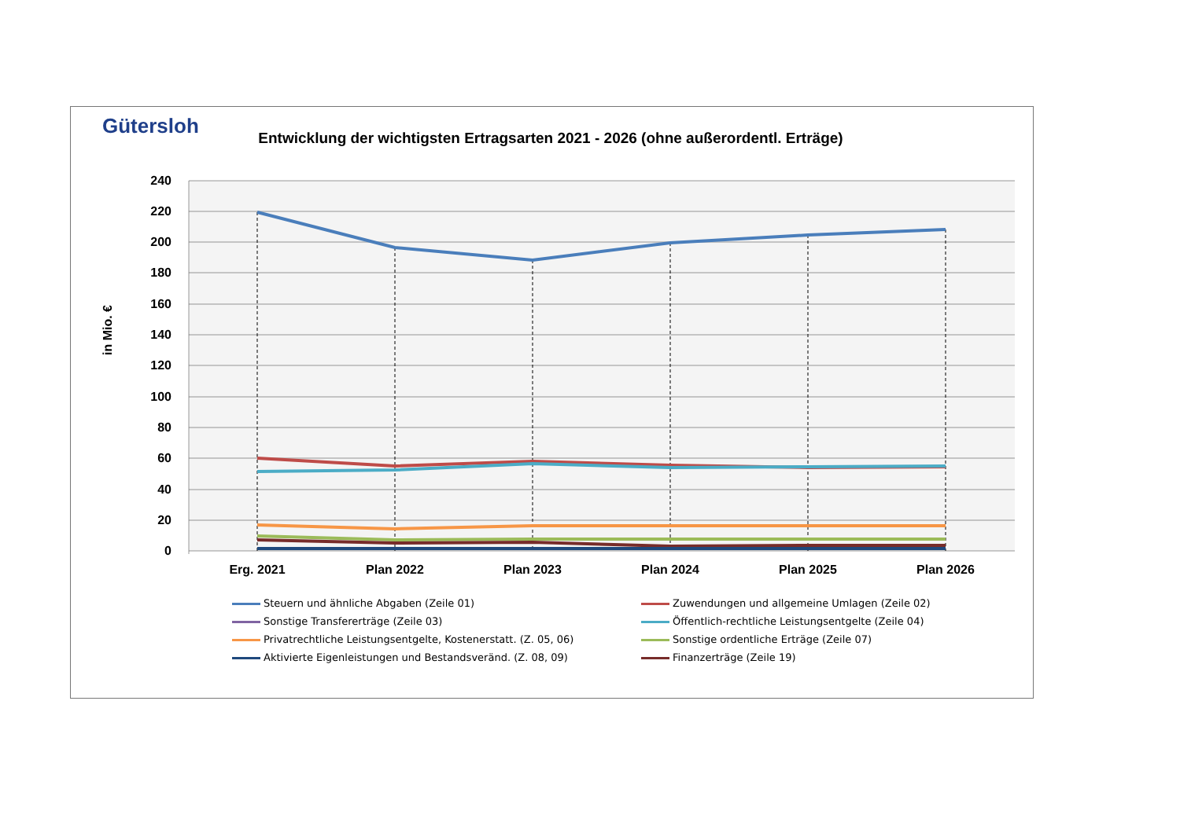Gütersloh
Entwicklung der wichtigsten Ertragsarten 2021 - 2026 (ohne außerordentl. Erträge)
240
220
200
180
160
140
120
100
80
60
40
20
0
in Mio. €
Erg. 2021
Plan 2022
Plan 2023
Plan 2024
Plan 2025
Plan 2026
Steuern und ähnliche Abgaben (Zeile 01)
Zuwendungen und allgemeine Umlagen (Zeile 02)
Sonstige Transfererträge (Zeile 03)
Öffentlich-rechtliche Leistungsentgelte (Zeile 04)
Privatrechtliche Leistungsentgelte, Kostenerstatt. (Z. 05, 06)
Sonstige ordentliche Erträge (Zeile 07)
Aktivierte Eigenleistungen und Bestandsveränd. (Z. 08, 09)
Finanzerträge (Zeile 19)